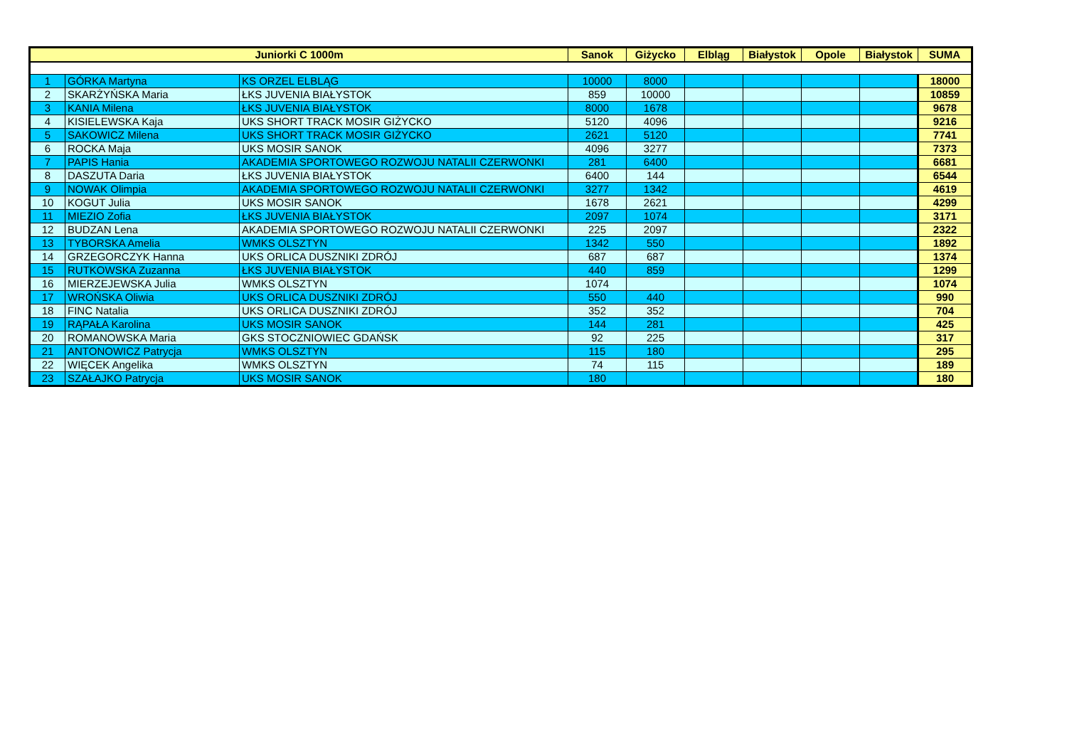| Juniorki C 1000m | | | Sanok | Giżycko | Elbląg | Białystok | Opole | Białystok | SUMA |
| --- | --- | --- | --- | --- | --- | --- | --- | --- | --- |
| 1 | GÓRKA Martyna | KS ORZEL ELBLĄG | 10000 | 8000 | | | | | 18000 |
| 2 | SKARŻYŃSKA Maria | ŁKS JUVENIA BIAŁYSTOK | 859 | 10000 | | | | | 10859 |
| 3 | KANIA Milena | ŁKS JUVENIA BIAŁYSTOK | 8000 | 1678 | | | | | 9678 |
| 4 | KISIELEWSKA Kaja | UKS SHORT TRACK MOSIR GIŻYCKO | 5120 | 4096 | | | | | 9216 |
| 5 | SAKOWICZ Milena | UKS SHORT TRACK MOSIR GIŻYCKO | 2621 | 5120 | | | | | 7741 |
| 6 | ROCKA Maja | UKS MOSIR SANOK | 4096 | 3277 | | | | | 7373 |
| 7 | PAPIS Hania | AKADEMIA SPORTOWEGO ROZWOJU NATALII CZERWONKI | 281 | 6400 | | | | | 6681 |
| 8 | DASZUTA Daria | ŁKS JUVENIA BIAŁYSTOK | 6400 | 144 | | | | | 6544 |
| 9 | NOWAK Olimpia | AKADEMIA SPORTOWEGO ROZWOJU NATALII CZERWONKI | 3277 | 1342 | | | | | 4619 |
| 10 | KOGUT Julia | UKS MOSIR SANOK | 1678 | 2621 | | | | | 4299 |
| 11 | MIEZIO Zofia | ŁKS JUVENIA BIAŁYSTOK | 2097 | 1074 | | | | | 3171 |
| 12 | BUDZAN Lena | AKADEMIA SPORTOWEGO ROZWOJU NATALII CZERWONKI | 225 | 2097 | | | | | 2322 |
| 13 | TYBORSKA Amelia | WMKS OLSZTYN | 1342 | 550 | | | | | 1892 |
| 14 | GRZEGORCZYK Hanna | UKS ORLICA DUSZNIKI ZDRÓJ | 687 | 687 | | | | | 1374 |
| 15 | RUTKOWSKA Zuzanna | ŁKS JUVENIA BIAŁYSTOK | 440 | 859 | | | | | 1299 |
| 16 | MIERZEJEWSKA Julia | WMKS OLSZTYN | 1074 | | | | | | 1074 |
| 17 | WROŃSKA Oliwia | UKS ORLICA DUSZNIKI ZDRÓJ | 550 | 440 | | | | | 990 |
| 18 | FINC Natalia | UKS ORLICA DUSZNIKI ZDRÓJ | 352 | 352 | | | | | 704 |
| 19 | RĄPAŁA Karolina | UKS MOSIR SANOK | 144 | 281 | | | | | 425 |
| 20 | ROMANOWSKA Maria | GKS STOCZNIOWIEC GDAŃSK | 92 | 225 | | | | | 317 |
| 21 | ANTONOWICZ Patrycja | WMKS OLSZTYN | 115 | 180 | | | | | 295 |
| 22 | WIĘCEK Angelika | WMKS OLSZTYN | 74 | 115 | | | | | 189 |
| 23 | SZAŁAJKO Patrycja | UKS MOSIR SANOK | 180 | | | | | | 180 |